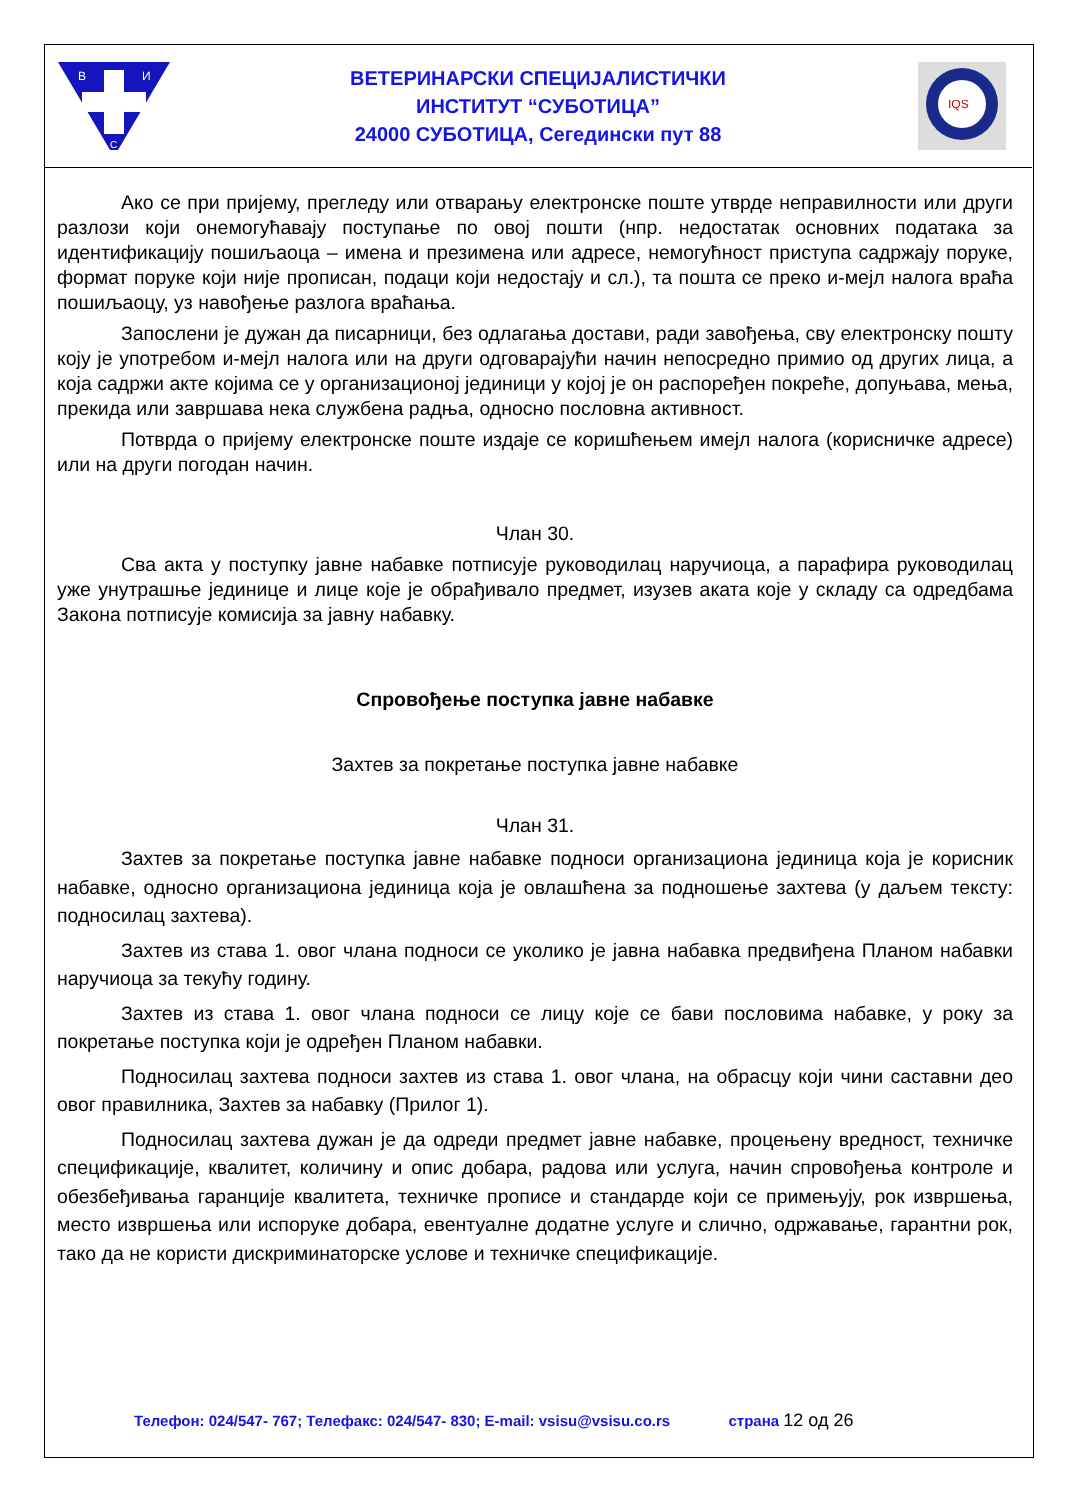В
И
С
ВЕТЕРИНАРСКИ СПЕЦИЈАЛИСТИЧКИ
ИНСТИТУТ “СУБОТИЦА”
24000 СУБОТИЦА, Сегедински пут 88
IQS
Ако се при пријему, прегледу или отварању електронске поште утврде неправилности или други разлози који онемогућавају поступање по овој пошти (нпр. недостатак основних података за идентификацију пошиљаоца – имена и презимена или адресе, немогућност приступа садржају поруке, формат поруке који није прописан, подаци који недостају и сл.), та пошта се преко и-мејл налога враћа пошиљаоцу, уз навођење разлога враћања.
Запослени је дужан да писарници, без одлагања достави, ради завођења, сву електронску пошту коју је употребом и-мејл налога или на други одговарајући начин непосредно примио од других лица, а која садржи акте којима се у организационој јединици у којој је он распоређен покреће, допуњава, мења, прекида или завршава нека службена радња, односно пословна активност.
Потврда о пријему електронске поште издаје се коришћењем имејл налога (корисничке адресе) или на други погодан начин.
Члан 30.
Сва акта у поступку јавне набавке потписује руководилац наручиоца, а парафира руководилац уже унутрашње јединице и лице које је обрађивало предмет, изузев аката које у складу са одредбама Закона потписује комисија за јавну набавку.
Спровођење поступка јавне набавке
Захтев за покретање поступка јавне набавке
Члан 31.
Захтев за покретање поступка јавне набавке подноси организациона јединица која је корисник набавке, односно организациона јединица која је овлашћена за подношење захтева (у даљем тексту: подносилац захтева).
Захтев из става 1. овог члана подноси се уколико је јавна набавка предвиђена Планом набавки наручиоца за текућу годину.
Захтев из става 1. овог члана подноси се лицу које се бави пословима набавке, у року за покретање поступка који је одређен Планом набавки.
Подносилац захтева подноси захтев из става 1. овог члана, на обрасцу који чини саставни део овог правилника, Захтев за набавку (Прилог 1).
Подносилац захтева дужан је да одреди предмет јавне набавке, процењену вредност, техничке спецификације, квалитет, количину и опис добара, радова или услуга, начин спровођења контроле и обезбеђивања гаранције квалитета, техничке прописе и стандарде који се примењују, рок извршења, место извршења или испоруке добара, евентуалне додатне услуге и слично, одржавање, гарантни рок, тако да не користи дискриминаторске услове и техничке спецификације.
Телефон: 024/547- 767; Телефакс: 024/547- 830; E-mail: vsisu@vsisu.co.rs страна 12 од 26